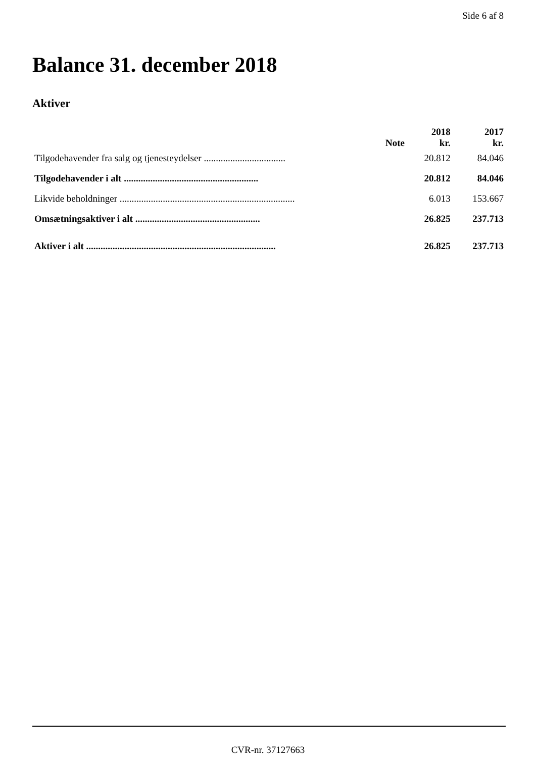Side 6 af 8
Balance 31. december 2018
Aktiver
| | Note | 2018 kr. | 2017 kr. |
| --- | --- | --- | --- |
| Tilgodehavender fra salg og tjenesteydelser .................................. | | 20.812 | 84.046 |
| Tilgodehavender i alt ........................................................ | | 20.812 | 84.046 |
| Likvide beholdninger ......................................................................... | | 6.013 | 153.667 |
| Omsætningsaktiver i alt .................................................... | | 26.825 | 237.713 |
| Aktiver i alt ............................................................................... | | 26.825 | 237.713 |
CVR-nr. 37127663